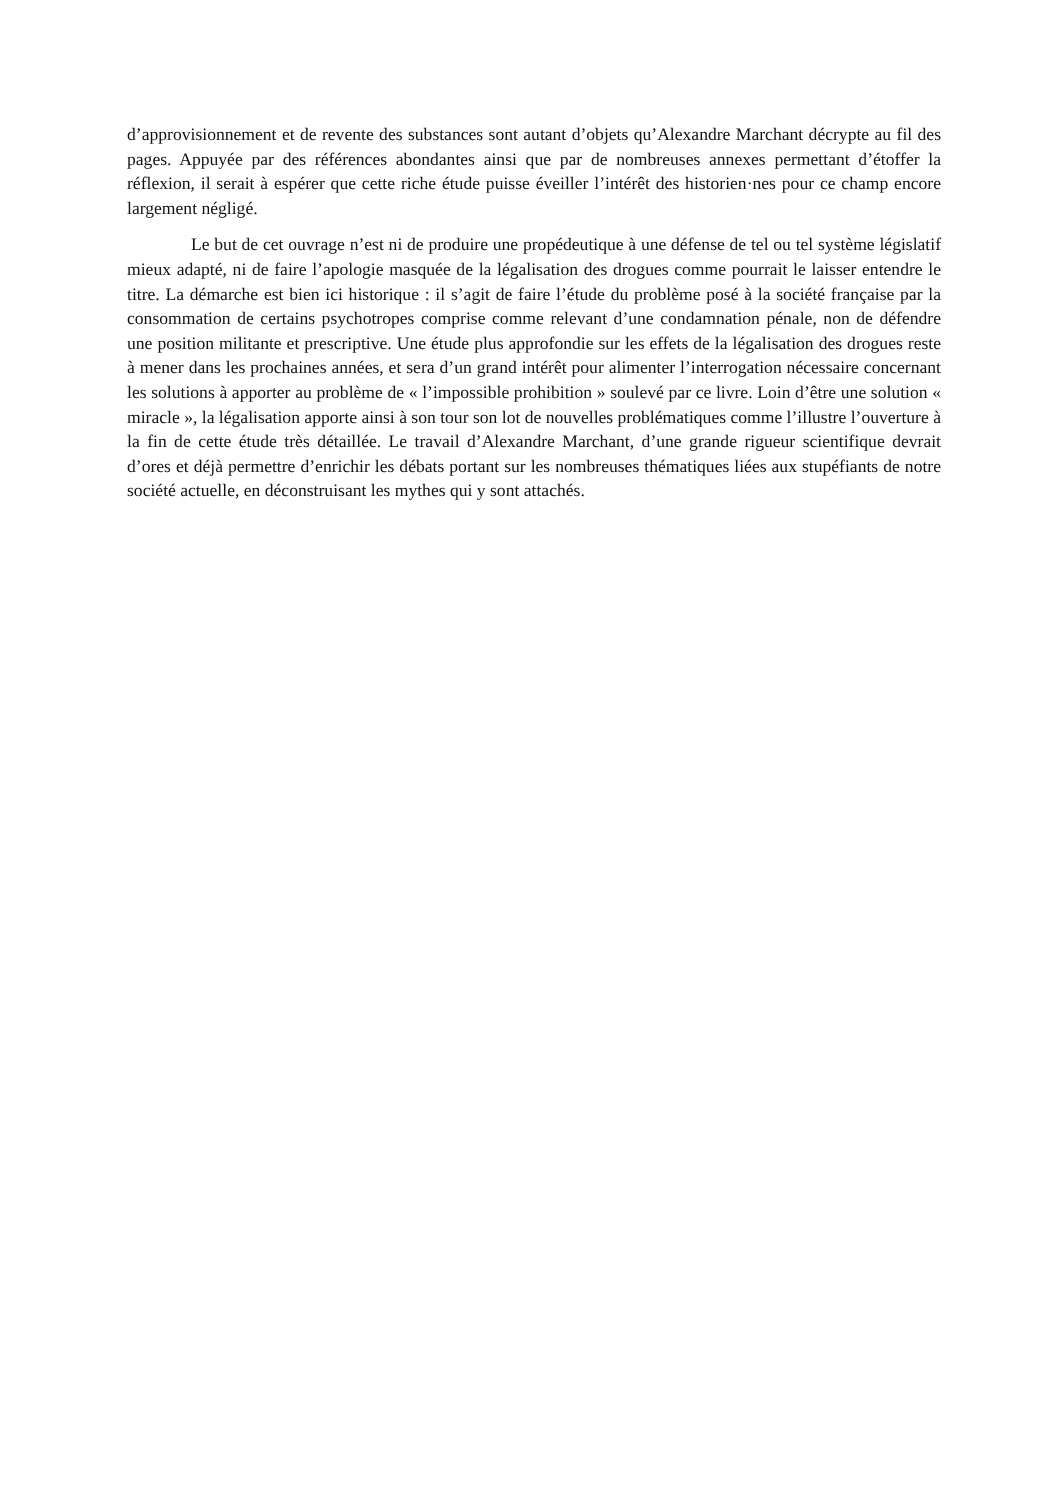d’approvisionnement et de revente des substances sont autant d’objets qu’Alexandre Marchant décrypte au fil des pages. Appuyée par des références abondantes ainsi que par de nombreuses annexes permettant d’étoffer la réflexion, il serait à espérer que cette riche étude puisse éveiller l’intérêt des historien·nes pour ce champ encore largement négligé.
Le but de cet ouvrage n’est ni de produire une propédeutique à une défense de tel ou tel système législatif mieux adapté, ni de faire l’apologie masquée de la légalisation des drogues comme pourrait le laisser entendre le titre. La démarche est bien ici historique : il s’agit de faire l’étude du problème posé à la société française par la consommation de certains psychotropes comprise comme relevant d’une condamnation pénale, non de défendre une position militante et prescriptive. Une étude plus approfondie sur les effets de la légalisation des drogues reste à mener dans les prochaines années, et sera d’un grand intérêt pour alimenter l’interrogation nécessaire concernant les solutions à apporter au problème de « l’impossible prohibition » soulevé par ce livre. Loin d’être une solution « miracle », la légalisation apporte ainsi à son tour son lot de nouvelles problématiques comme l’illustre l’ouverture à la fin de cette étude très détaillée. Le travail d’Alexandre Marchant, d’une grande rigueur scientifique devrait d’ores et déjà permettre d’enrichir les débats portant sur les nombreuses thématiques liées aux stupéfiants de notre société actuelle, en déconstruisant les mythes qui y sont attachés.